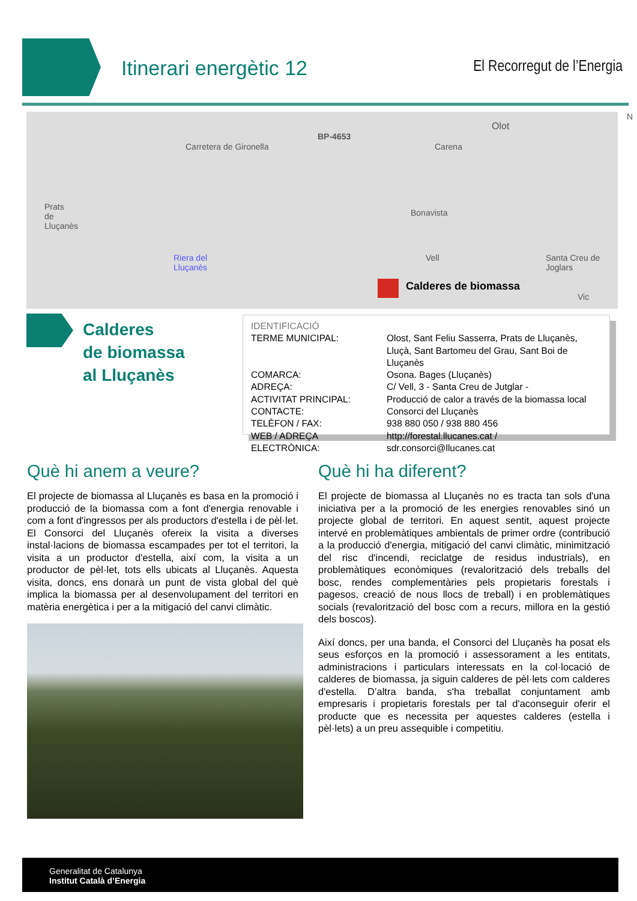Itinerari energètic 12 El Recorregut de l’Energia
Carretera de Gironella
BP-4653
Olot
N
Prats
de
Lluçanès
Riera del
Lluçanès
Carena
Bonavista
Vell Santa Creu de
Joglars
Vic
Calderes de biomassa
Calderes
de biomassa
al Lluçanès
IDENTIFICACIÓ
| TERME MUNICIPAL: | Olost, Sant Feliu Sasserra, Prats de Lluçanès, Lluçà, Sant Bartomeu del Grau, Sant Boi de Lluçanès |
| COMARCA: | Osona. Bages (Lluçanès) |
| ADREÇA: | C/ Vell, 3 - Santa Creu de Jutglar - |
| ACTIVITAT PRINCIPAL: | Producció de calor a través de la biomassa local |
| CONTACTE: | Consorci del Lluçanès |
| TELÈFON / FAX: | 938 880 050 / 938 880 456 |
| WEB / ADREÇA ELECTRÒNICA: | http://forestal.llucanes.cat / sdr.consorci@llucanes.cat |
Què hi anem a veure?
El projecte de biomassa al Lluçanès es basa en la promoció i producció de la biomassa com a font d'energia renovable i com a font d'ingressos per als productors d'estella i de pèl·let. El Consorci del Lluçanès ofereix la visita a diverses instal·lacions de biomassa escampades per tot el territori, la visita a un productor d'estella, així com, la visita a un productor de pèl·let, tots ells ubicats al Lluçanès. Aquesta visita, doncs, ens donarà un punt de vista global del què implica la biomassa per al desenvolupament del territori en matèria energètica i per a la mitigació del canvi climàtic.
Què hi ha diferent?
El projecte de biomassa al Lluçanès no es tracta tan sols d'una iniciativa per a la promoció de les energies renovables sinó un projecte global de territori. En aquest sentit, aquest projecte intervé en problemàtiques ambientals de primer ordre (contribució a la producció d'energia, mitigació del canvi climàtic, minimització del risc d'incendi, reciclatge de residus industrials), en problemàtiques econòmiques (revalorització dels treballs del bosc, rendes complementàries pels propietaris forestals i pagesos, creació de nous llocs de treball) i en problemàtiques socials (revalorització del bosc com a recurs, millora en la gestió dels boscos).
Així doncs, per una banda, el Consorci del Lluçanès ha posat els seus esforços en la promoció i assessorament a les entitats, administracions i particulars interessats en la col·locació de calderes de biomassa, ja siguin calderes de pèl·lets com calderes d'estella. D’altra banda, s'ha treballat conjuntament amb empresaris i propietaris forestals per tal d'aconseguir oferir el producte que es necessita per aquestes calderes (estella i pèl·lets) a un preu assequible i competitiu.
Generalitat de Catalunya
Institut Català d’Energia